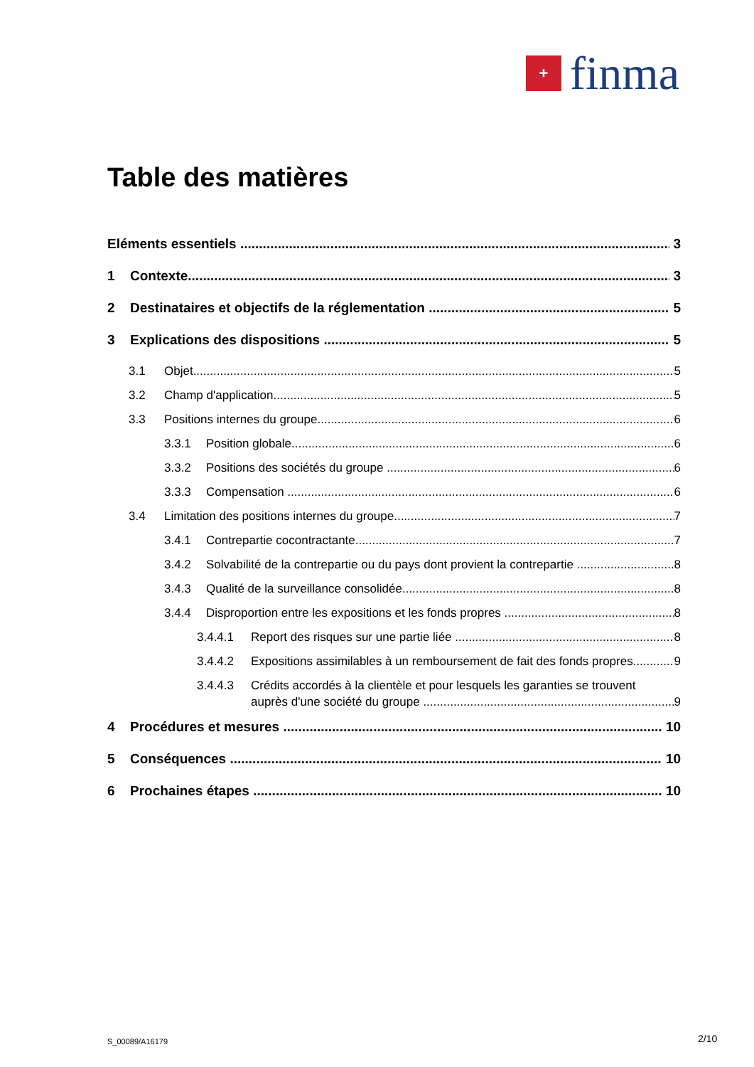+
finma
Table des matières
Eléments essentiels 3
1 Contexte 3
2 Destinataires et objectifs de la réglementation
5
3 Explications des dispositions 5
3.1 Objet 5
3.2 Champ d'application 5
3.3 Positions internes du groupe 6
3.3.1 Position globale 6
3.3.2 Positions des sociétés du groupe
6
3.3.3 Compensation 6
3.4 Limitation des positions internes du groupe
7
3.4.1 Contrepartie cocontractante 7
3.4.2 Solvabilité de la contrepartie ou du pays dont provient la contrepartie
8
3.4.3 Qualité de la surveillance consolidée
8
3.4.4 Disproportion entre les expositions et les fonds propres
8
3.4.4.1 Report des risques sur une partie liée
8
3.4.4.2 Expositions assimilables à un remboursement de fait des fonds propres
9
3.4.4.3 Crédits accordés à la clientèle et pour lesquels les garanties se trouvent
auprès d'une société du groupe 9
4 Procédures et mesures 10
5 Conséquences 10
6 Prochaines étapes 10
S_00089/A16179 2/10